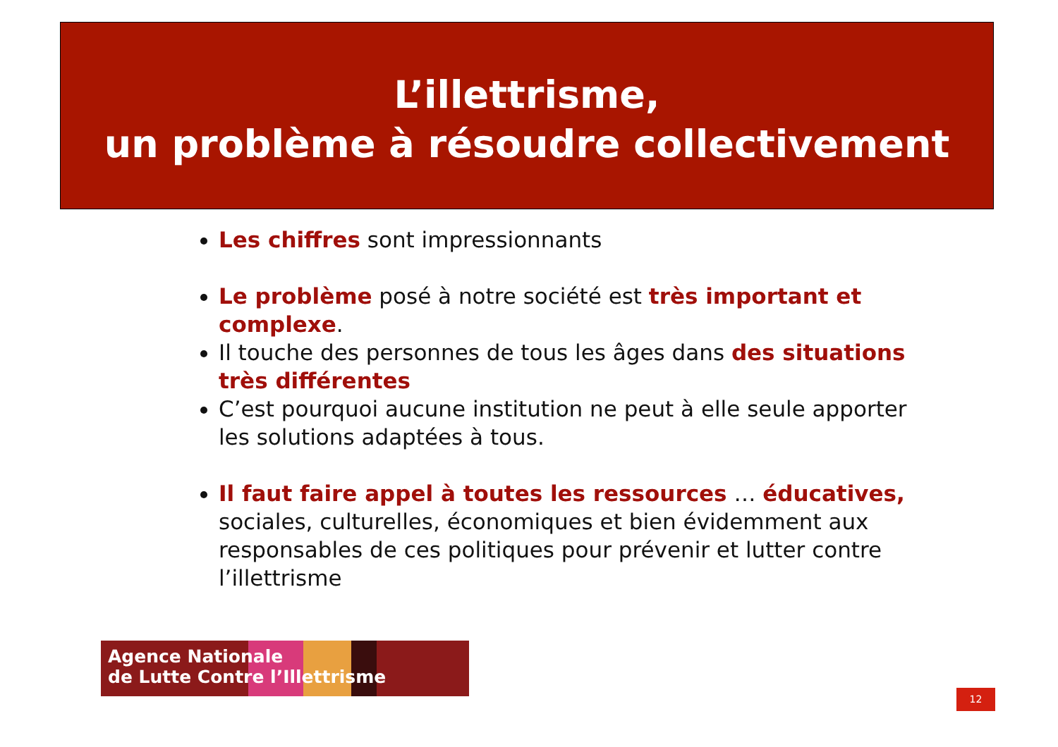L’illettrisme,
un problème à résoudre collectivement
Les chiffres sont impressionnants
Le problème posé à notre société est très important et complexe.
Il touche des personnes de tous les âges dans des situations très différentes
C’est pourquoi aucune institution ne peut à elle seule apporter les solutions adaptées à tous.
Il faut faire appel à toutes les ressources … éducatives, sociales, culturelles, économiques et bien évidemment aux responsables de ces politiques pour prévenir et lutter contre l’illettrisme
Agence Nationale
de Lutte Contre l’Illettrisme
12